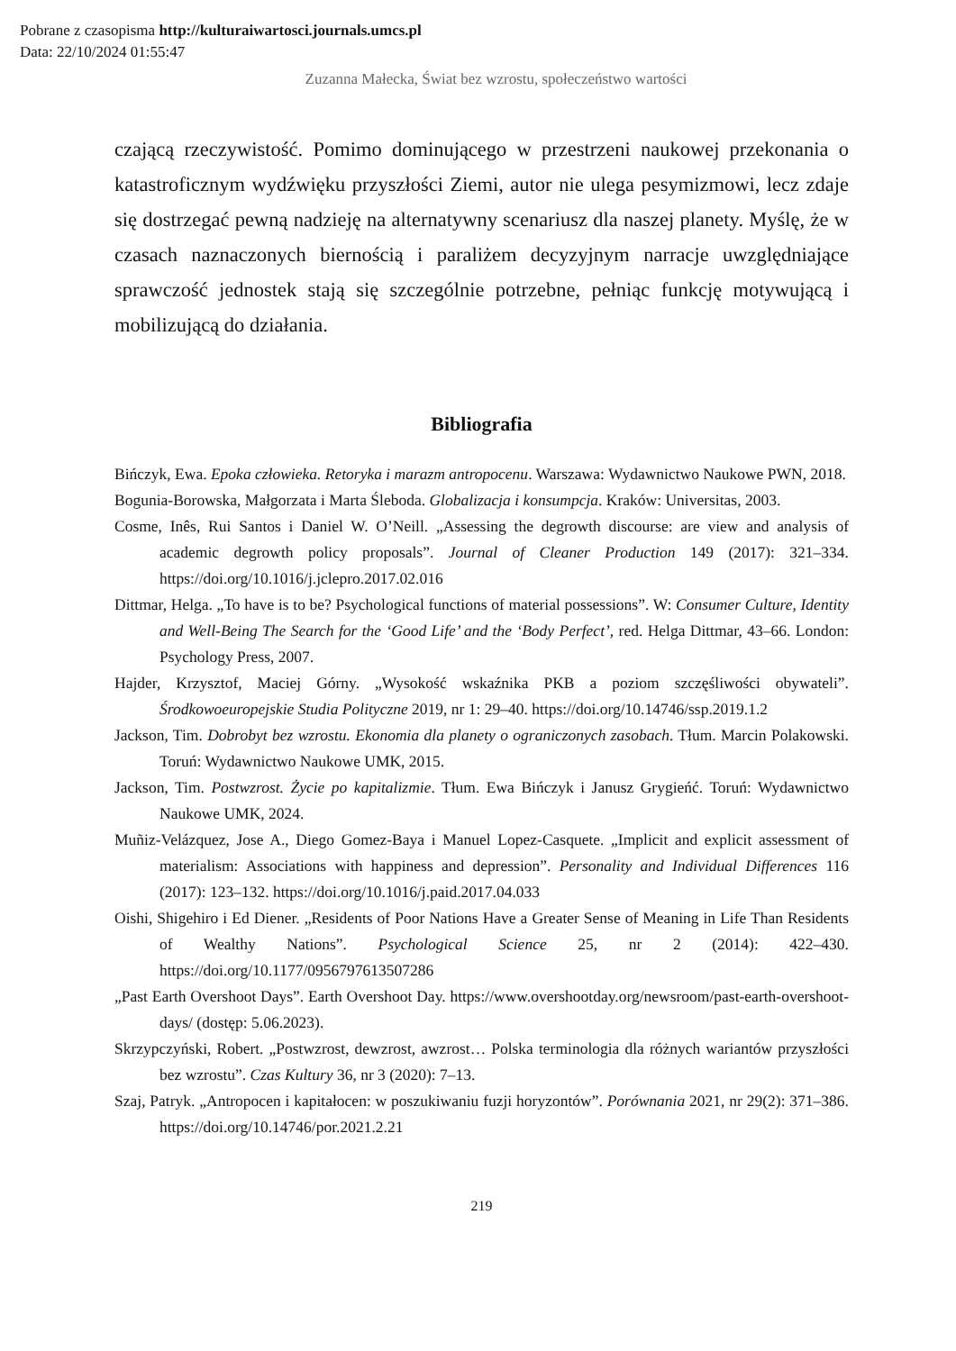Pobrane z czasopisma http://kulturaiwartosci.journals.umcs.pl
Data: 22/10/2024 01:55:47
Zuzanna Małecka, Świat bez wzrostu, społeczeństwo wartości
czającą rzeczywistość. Pomimo dominującego w przestrzeni naukowej przekonania o katastroficznym wydźwięku przyszłości Ziemi, autor nie ulega pesymizmowi, lecz zdaje się dostrzegać pewną nadzieję na alternatywny scenariusz dla naszej planety. Myślę, że w czasach naznaczonych biernością i paraliżem decyzyjnym narracje uwzględniające sprawczość jednostek stają się szczególnie potrzebne, pełniąc funkcję motywującą i mobilizującą do działania.
Bibliografia
Bińczyk, Ewa. Epoka człowieka. Retoryka i marazm antropocenu. Warszawa: Wydawnictwo Naukowe PWN, 2018.
Bogunia-Borowska, Małgorzata i Marta Śleboda. Globalizacja i konsumpcja. Kraków: Universitas, 2003.
Cosme, Inês, Rui Santos i Daniel W. O’Neill. „Assessing the degrowth discourse: are view and analysis of academic degrowth policy proposals”. Journal of Cleaner Production 149 (2017): 321–334. https://doi.org/10.1016/j.jclepro.2017.02.016
Dittmar, Helga. „To have is to be? Psychological functions of material possessions”. W: Consumer Culture, Identity and Well-Being The Search for the ‘Good Life’ and the ‘Body Perfect’, red. Helga Dittmar, 43–66. London: Psychology Press, 2007.
Hajder, Krzysztof, Maciej Górny. „Wysokość wskaźnika PKB a poziom szczęśliwości obywateli”. Środkowoeuropejskie Studia Polityczne 2019, nr 1: 29–40. https://doi.org/10.14746/ssp.2019.1.2
Jackson, Tim. Dobrobyt bez wzrostu. Ekonomia dla planety o ograniczonych zasobach. Tłum. Marcin Polakowski. Toruń: Wydawnictwo Naukowe UMK, 2015.
Jackson, Tim. Postwzrost. Życie po kapitalizmie. Tłum. Ewa Bińczyk i Janusz Grygieńć. Toruń: Wydawnictwo Naukowe UMK, 2024.
Muñiz-Velázquez, Jose A., Diego Gomez-Baya i Manuel Lopez-Casquete. „Implicit and explicit assessment of materialism: Associations with happiness and depression”. Personality and Individual Differences 116 (2017): 123–132. https://doi.org/10.1016/j.paid.2017.04.033
Oishi, Shigehiro i Ed Diener. „Residents of Poor Nations Have a Greater Sense of Meaning in Life Than Residents of Wealthy Nations”. Psychological Science 25, nr 2 (2014): 422–430. https://doi.org/10.1177/0956797613507286
„Past Earth Overshoot Days”. Earth Overshoot Day. https://www.overshootday.org/newsroom/past-earth-overshoot-days/ (dostęp: 5.06.2023).
Skrzypczyński, Robert. „Postwzrost, dewzrost, awzrost… Polska terminologia dla różnych wariantów przyszłości bez wzrostu”. Czas Kultury 36, nr 3 (2020): 7–13.
Szaj, Patryk. „Antropocen i kapitałocen: w poszukiwaniu fuzji horyzontów”. Porównania 2021, nr 29(2): 371–386. https://doi.org/10.14746/por.2021.2.21
219